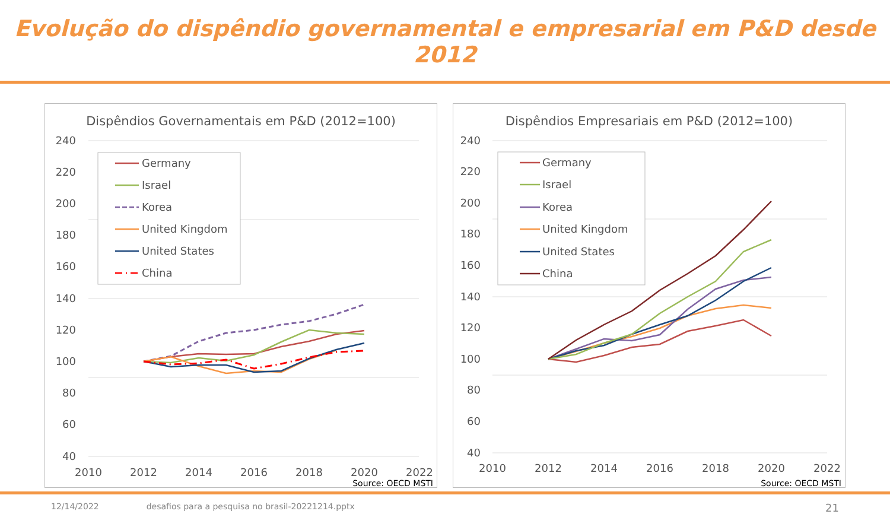Evolução do dispêndio governamental e empresarial em P&D desde 2012
Dispêndios Governamentais em P&D (2012=100)
240
220
200
180
160
140
120
100
80
60
40
2010
2012
2014
2016
2018
2020
2022
Germany
Israel
Korea
United Kingdom
United States
China
Source: OECD MSTI
Dispêndios Empresariais em P&D (2012=100)
240
220
200
180
160
140
120
100
80
60
40
2010
2012
2014
2016
2018
2020
2022
Germany
Israel
Korea
United Kingdom
United States
China
Source: OECD MSTI
12/14/2022 desafios para a pesquisa no brasil-20221214.pptx 21